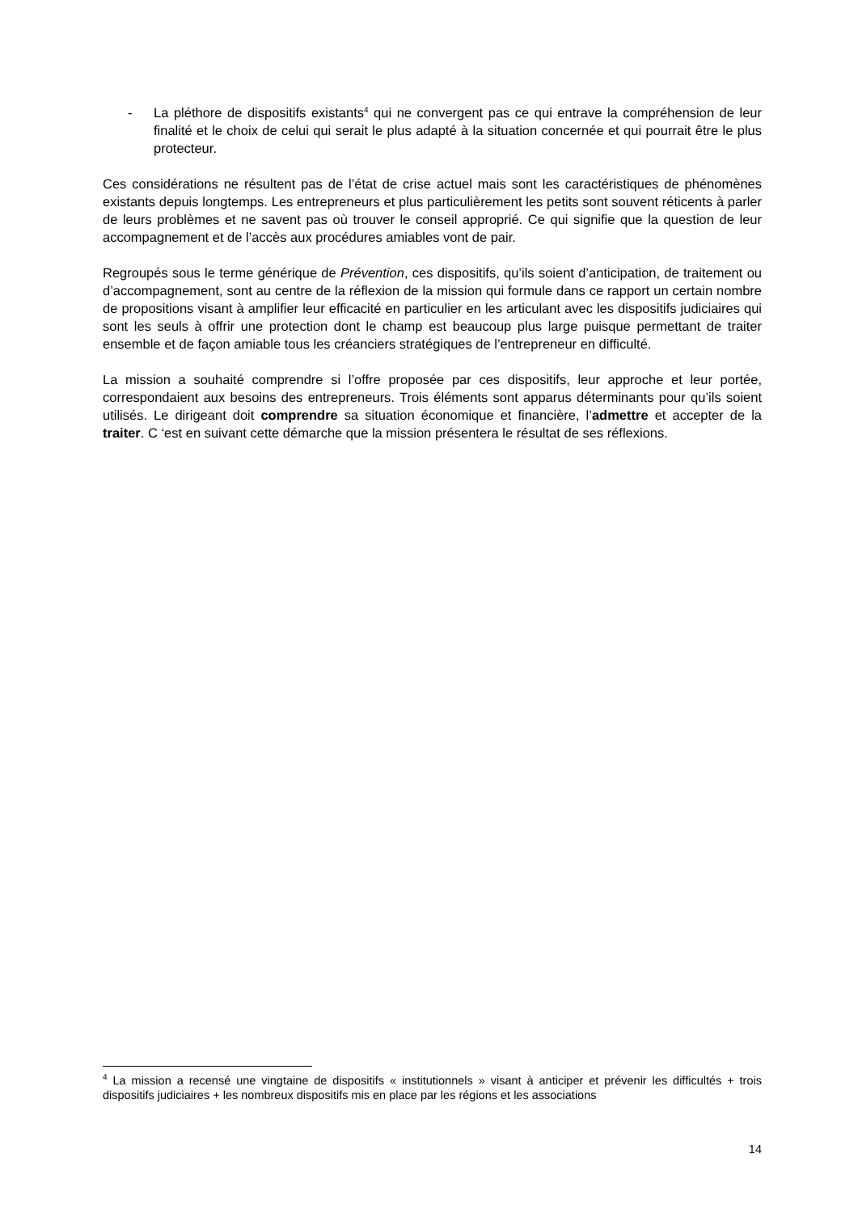- La pléthore de dispositifs existants<sup>4</sup> qui ne convergent pas ce qui entrave la compréhension de leur finalité et le choix de celui qui serait le plus adapté à la situation concernée et qui pourrait être le plus protecteur.
Ces considérations ne résultent pas de l’état de crise actuel mais sont les caractéristiques de phénomènes existants depuis longtemps. Les entrepreneurs et plus particulièrement les petits sont souvent réticents à parler de leurs problèmes et ne savent pas où trouver le conseil approprié. Ce qui signifie que la question de leur accompagnement et de l’accès aux procédures amiables vont de pair.
Regroupés sous le terme générique de Prévention, ces dispositifs, qu’ils soient d’anticipation, de traitement ou d’accompagnement, sont au centre de la réflexion de la mission qui formule dans ce rapport un certain nombre de propositions visant à amplifier leur efficacité en particulier en les articulant avec les dispositifs judiciaires qui sont les seuls à offrir une protection dont le champ est beaucoup plus large puisque permettant de traiter ensemble et de façon amiable tous les créanciers stratégiques de l’entrepreneur en difficulté.
La mission a souhaité comprendre si l’offre proposée par ces dispositifs, leur approche et leur portée, correspondaient aux besoins des entrepreneurs. Trois éléments sont apparus déterminants pour qu’ils soient utilisés. Le dirigeant doit comprendre sa situation économique et financière, l’admettre et accepter de la traiter. C ‘est en suivant cette démarche que la mission présentera le résultat de ses réflexions.
<sup>4</sup> La mission a recensé une vingtaine de dispositifs « institutionnels » visant à anticiper et prévenir les difficultés + trois dispositifs judiciaires + les nombreux dispositifs mis en place par les régions et les associations
14